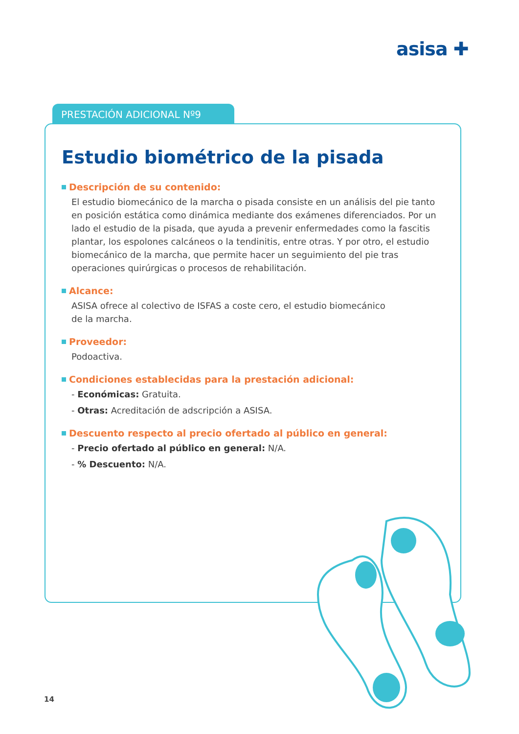asisa ✚
PRESTACIÓN ADICIONAL Nº9
Estudio biométrico de la pisada
Descripción de su contenido:
El estudio biomecánico de la marcha o pisada consiste en un análisis del pie tanto en posición estática como dinámica mediante dos exámenes diferenciados. Por un lado el estudio de la pisada, que ayuda a prevenir enfermedades como la fascitis plantar, los espolones calcáneos o la tendinitis, entre otras. Y por otro, el estudio biomecánico de la marcha, que permite hacer un seguimiento del pie tras operaciones quirúrgicas o procesos de rehabilitación.
Alcance:
ASISA ofrece al colectivo de ISFAS a coste cero, el estudio biomecánico
de la marcha.
Proveedor:
Podoactiva.
Condiciones establecidas para la prestación adicional:
- Económicas: Gratuita.
- Otras: Acreditación de adscripción a ASISA.
Descuento respecto al precio ofertado al público en general:
- Precio ofertado al público en general: N/A.
- % Descuento: N/A.
14